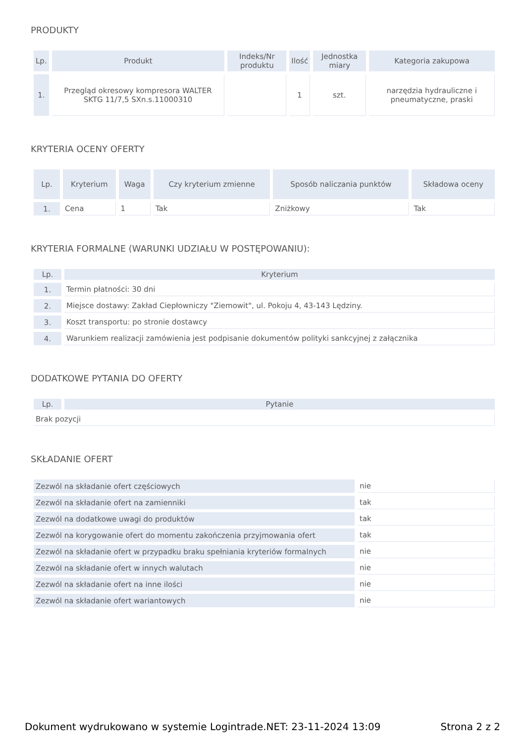PRODUKTY
| Lp. | Produkt | Indeks/Nr produktu | Ilość | Jednostka miary | Kategoria zakupowa |
| --- | --- | --- | --- | --- | --- |
| 1. | Przegląd okresowy kompresora WALTER SKTG 11/7,5 SXn.s.11000310 | | 1 | szt. | narzędzia hydrauliczne i pneumatyczne, praski |
KRYTERIA OCENY OFERTY
| Lp. | Kryterium | Waga | Czy kryterium zmienne | Sposób naliczania punktów | Składowa oceny |
| --- | --- | --- | --- | --- | --- |
| 1. | Cena | 1 | Tak | Zniżkowy | Tak |
KRYTERIA FORMALNE (WARUNKI UDZIAŁU W POSTĘPOWANIU):
| Lp. | Kryterium |
| --- | --- |
| 1. | Termin płatności: 30 dni |
| 2. | Miejsce dostawy: Zakład Ciepłowniczy "Ziemowit", ul. Pokoju 4, 43-143 Lędziny. |
| 3. | Koszt transportu: po stronie dostawcy |
| 4. | Warunkiem realizacji zamówienia jest podpisanie dokumentów polityki sankcyjnej z załącznika |
DODATKOWE PYTANIA DO OFERTY
| Lp. | Pytanie |
| --- | --- |
| Brak pozycji | |
SKŁADANIE OFERT
| Zezwól na składanie ofert częściowych | nie |
| Zezwól na składanie ofert na zamienniki | tak |
| Zezwól na dodatkowe uwagi do produktów | tak |
| Zezwól na korygowanie ofert do momentu zakończenia przyjmowania ofert | tak |
| Zezwól na składanie ofert w przypadku braku spełniania kryteriów formalnych | nie |
| Zezwól na składanie ofert w innych walutach | nie |
| Zezwól na składanie ofert na inne ilości | nie |
| Zezwól na składanie ofert wariantowych | nie |
Dokument wydrukowano w systemie Logintrade.NET: 23-11-2024 13:09 Strona 2 z 2